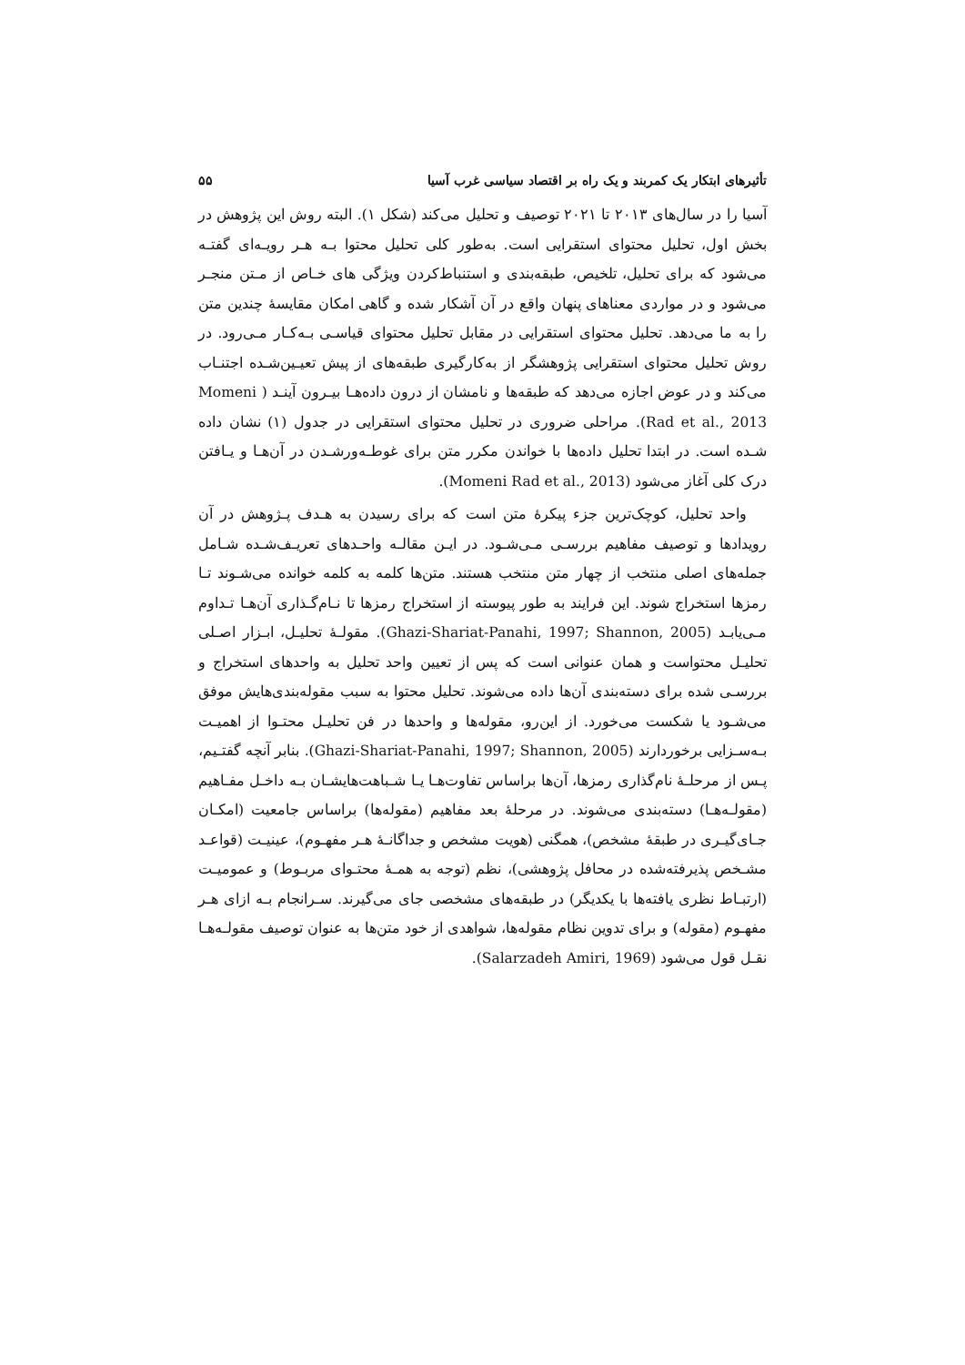تأثیرهای ابتکار یک کمربند و یک راه بر اقتصاد سیاسی غرب آسیا ۵۵
آسیا را در سال‌های ۲۰۱۳ تا ۲۰۲۱ توصیف و تحلیل می‌کند (شکل ۱). البته روش این پژوهش در بخش اول، تحلیل محتوای استقرایی است. به‌طور کلی تحلیل محتوا بـه هـر رویـه‌ای گفتـه می‌شود که برای تحلیل، تلخیص، طبقه‌بندی و استنباط‌کردن ویژگی‌ های خـاص از مـتن منجـر می‌شود و در مواردی معناهای پنهان واقع در آن آشکار شده و گاهی امکان مقایسهٔ چندین متن را به ما می‌دهد. تحلیل محتوای استقرایی در مقابل تحلیل محتوای قیاسـی بـه‌کـار مـی‌رود. در روش تحلیل محتوای استقرایی پژوهشگر از به‌کارگیری طبقه‌های از پیش تعیـین‌شـده اجتنـاب می‌کند و در عوض اجازه می‌دهد که طبقه‌ها و نامشان از درون داده‌هـا بیـرون آینـد ( Momeni Rad et al., 2013). مراحلی ضروری در تحلیل محتوای استقرایی در جدول (۱) نشان داده شـده است. در ابتدا تحلیل داده‌ها با خواندن مکرر متن برای غوطـه‌ورشـدن در آن‌هـا و یـافتن درک کلی آغاز می‌شود (Momeni Rad et al., 2013).
واحد تحلیل، کوچک‌ترین جزء پیکرهٔ متن است که برای رسیدن به هـدف پـژوهش در آن رویدادها و توصیف مفاهیم بررسـی مـی‌شـود. در ایـن مقالـه واحـدهای تعریـف‌شـده شـامل جمله‌های اصلی منتخب از چهار متن منتخب هستند. متن‌ها کلمه به کلمه خوانده می‌شـوند تـا رمزها استخراج شوند. این فرایند به طور پیوسته از استخراج رمزها تا نـام‌گـذاری آن‌هـا تـداوم مـی‌یابـد (Ghazi-Shariat-Panahi, 1997; Shannon, 2005). مقولـهٔ تحلیـل، ابـزار اصـلی تحلیـل محتواست و همان عنوانی است که پس از تعیین واحد تحلیل به واحدهای استخراج و بررسـی شده برای دسته‌بندی آن‌ها داده می‌شوند. تحلیل محتوا به سبب مقوله‌بندی‌هایش موفق می‌شـود یا شکست می‌خورد. از این‌رو، مقوله‌ها و واحدها در فن تحلیـل محتـوا از اهمیـت بـه‌سـزایی برخوردارند (Ghazi-Shariat-Panahi, 1997; Shannon, 2005). بنابر آنچه گفتـیم، پـس از مرحلـهٔ نام‌گذاری رمزها، آن‌ها براساس تفاوت‌هـا یـا شـباهت‌هایشـان بـه داخـل مفـاهیم (مقولـه‌هـا) دسته‌بندی می‌شوند. در مرحلهٔ بعد مفاهیم (مقوله‌ها) براساس جامعیت (امکـان جـای‌گیـری در طبقهٔ مشخص)، همگنی (هویت مشخص و جداگانـهٔ هـر مفهـوم)، عینیـت (قواعـد مشـخص پذیرفته‌شده در محافل پژوهشی)، نظم (توجه به همـهٔ محتـوای مربـوط) و عمومیـت (ارتبـاط نظری یافته‌ها با یکدیگر) در طبقه‌های مشخصی جای می‌گیرند. سـرانجام بـه ازای هـر مفهـوم (مقوله) و برای تدوین نظام مقوله‌ها، شواهدی از خود متن‌ها به عنوان توصیف مقولـه‌هـا نقـل قول می‌شود (Salarzadeh Amiri, 1969).